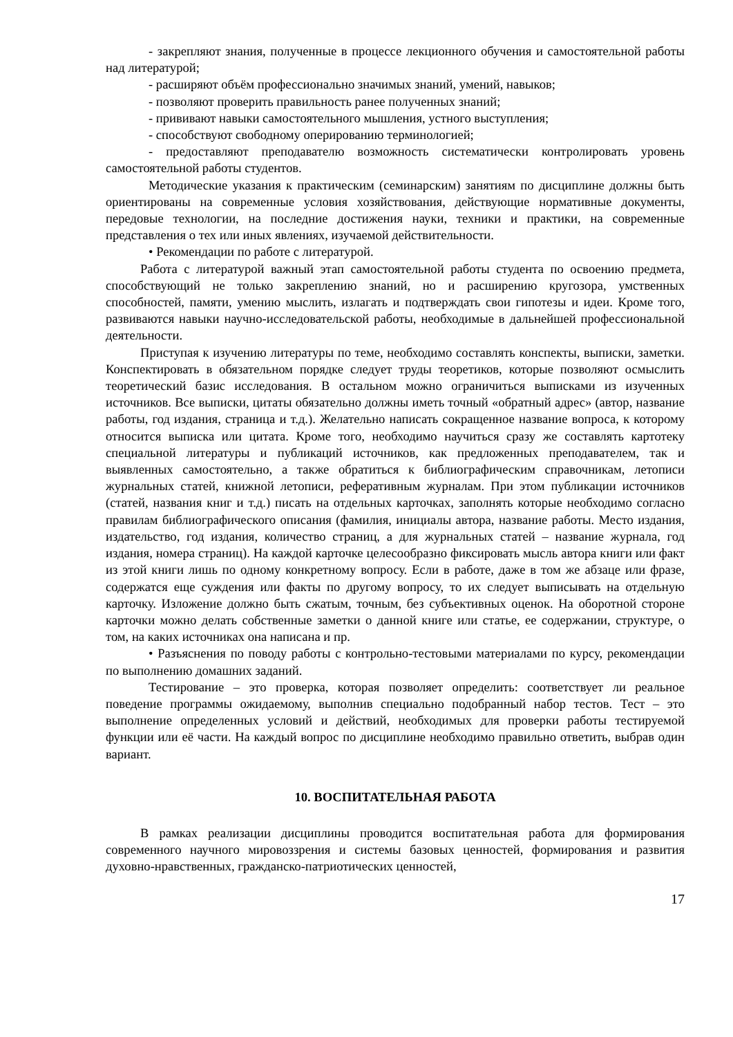- закрепляют знания, полученные в процессе лекционного обучения и самостоятельной работы над литературой;
- расширяют объём профессионально значимых знаний, умений, навыков;
- позволяют проверить правильность ранее полученных знаний;
- прививают навыки самостоятельного мышления, устного выступления;
- способствуют свободному оперированию терминологией;
- предоставляют преподавателю возможность систематически контролировать уровень самостоятельной работы студентов.
Методические указания к практическим (семинарским) занятиям по дисциплине должны быть ориентированы на современные условия хозяйствования, действующие нормативные документы, передовые технологии, на последние достижения науки, техники и практики, на современные представления о тех или иных явлениях, изучаемой действительности.
• Рекомендации по работе с литературой.
Работа с литературой важный этап самостоятельной работы студента по освоению предмета, способствующий не только закреплению знаний, но и расширению кругозора, умственных способностей, памяти, умению мыслить, излагать и подтверждать свои гипотезы и идеи. Кроме того, развиваются навыки научно-исследовательской работы, необходимые в дальнейшей профессиональной деятельности.
Приступая к изучению литературы по теме, необходимо составлять конспекты, выписки, заметки. Конспектировать в обязательном порядке следует труды теоретиков, которые позволяют осмыслить теоретический базис исследования. В остальном можно ограничиться выписками из изученных источников. Все выписки, цитаты обязательно должны иметь точный «обратный адрес» (автор, название работы, год издания, страница и т.д.). Желательно написать сокращенное название вопроса, к которому относится выписка или цитата. Кроме того, необходимо научиться сразу же составлять картотеку специальной литературы и публикаций источников, как предложенных преподавателем, так и выявленных самостоятельно, а также обратиться к библиографическим справочникам, летописи журнальных статей, книжной летописи, реферативным журналам. При этом публикации источников (статей, названия книг и т.д.) писать на отдельных карточках, заполнять которые необходимо согласно правилам библиографического описания (фамилия, инициалы автора, название работы. Место издания, издательство, год издания, количество страниц, а для журнальных статей – название журнала, год издания, номера страниц). На каждой карточке целесообразно фиксировать мысль автора книги или факт из этой книги лишь по одному конкретному вопросу. Если в работе, даже в том же абзаце или фразе, содержатся еще суждения или факты по другому вопросу, то их следует выписывать на отдельную карточку. Изложение должно быть сжатым, точным, без субъективных оценок. На оборотной стороне карточки можно делать собственные заметки о данной книге или статье, ее содержании, структуре, о том, на каких источниках она написана и пр.
• Разъяснения по поводу работы с контрольно-тестовыми материалами по курсу, рекомендации по выполнению домашних заданий.
Тестирование – это проверка, которая позволяет определить: соответствует ли реальное поведение программы ожидаемому, выполнив специально подобранный набор тестов. Тест – это выполнение определенных условий и действий, необходимых для проверки работы тестируемой функции или её части. На каждый вопрос по дисциплине необходимо правильно ответить, выбрав один вариант.
10. ВОСПИТАТЕЛЬНАЯ РАБОТА
В рамках реализации дисциплины проводится воспитательная работа для формирования современного научного мировоззрения и системы базовых ценностей, формирования и развития духовно-нравственных, гражданско-патриотических ценностей,
17